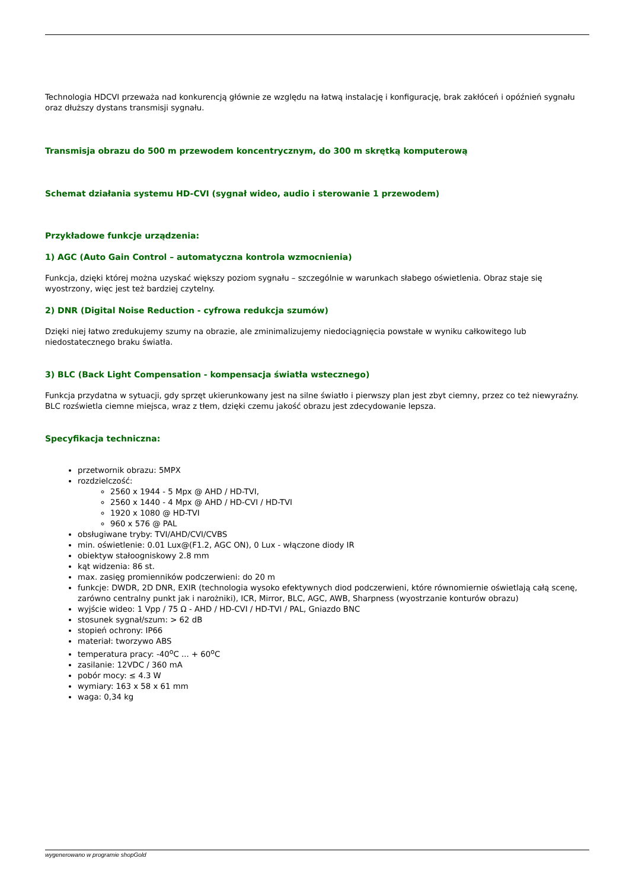Technologia HDCVI przeważa nad konkurencją głównie ze względu na łatwą instalację i konfigurację, brak zakłóceń i opóźnień sygnału oraz dłuższy dystans transmisji sygnału.
Transmisja obrazu do 500 m przewodem koncentrycznym, do 300 m skrętką komputerową
Schemat działania systemu HD-CVI (sygnał wideo, audio i sterowanie 1 przewodem)
Przykładowe funkcje urządzenia:
1) AGC (Auto Gain Control – automatyczna kontrola wzmocnienia)
Funkcja, dzięki której można uzyskać większy poziom sygnału – szczególnie w warunkach słabego oświetlenia. Obraz staje się wyostrzony, więc jest też bardziej czytelny.
2) DNR (Digital Noise Reduction - cyfrowa redukcja szumów)
Dzięki niej łatwo zredukujemy szumy na obrazie, ale zminimalizujemy niedociągnięcia powstałe w wyniku całkowitego lub niedostatecznego braku światła.
3) BLC (Back Light Compensation - kompensacja światła wstecznego)
Funkcja przydatna w sytuacji, gdy sprzęt ukierunkowany jest na silne światło i pierwszy plan jest zbyt ciemny, przez co też niewyraźny. BLC rozświetla ciemne miejsca, wraz z tłem, dzięki czemu jakość obrazu jest zdecydowanie lepsza.
Specyfikacja techniczna:
przetwornik obrazu: 5MPX
rozdzielczość:
2560 x 1944 - 5 Mpx @ AHD / HD-TVI,
2560 x 1440 - 4 Mpx @ AHD / HD-CVI / HD-TVI
1920 x 1080 @ HD-TVI
960 x 576 @ PAL
obsługiwane tryby: TVI/AHD/CVI/CVBS
min. oświetlenie: 0.01 Lux@(F1.2, AGC ON), 0 Lux - włączone diody IR
obiektyw stałoogniskowy 2.8 mm
kąt widzenia: 86 st.
max. zasięg promienników podczerwieni: do 20 m
funkcje: DWDR, 2D DNR, EXIR (technologia wysoko efektywnych diod podczerwieni, które równomiernie oświetlają całą scenę, zarówno centralny punkt jak i narożniki), ICR, Mirror, BLC, AGC, AWB, Sharpness (wyostrzanie konturów obrazu)
wyjście wideo: 1 Vpp / 75 Ω - AHD / HD-CVI / HD-TVI / PAL, Gniazdo BNC
stosunek sygnał/szum: > 62 dB
stopień ochrony: IP66
materiał: tworzywo ABS
temperatura pracy: -40<sup>o</sup>C ... + 60<sup>o</sup>C
zasilanie: 12VDC / 360 mA
pobór mocy: ≤ 4.3 W
wymiary: 163 x 58 x 61 mm
waga: 0,34 kg
wygenerowano w programie shopGold